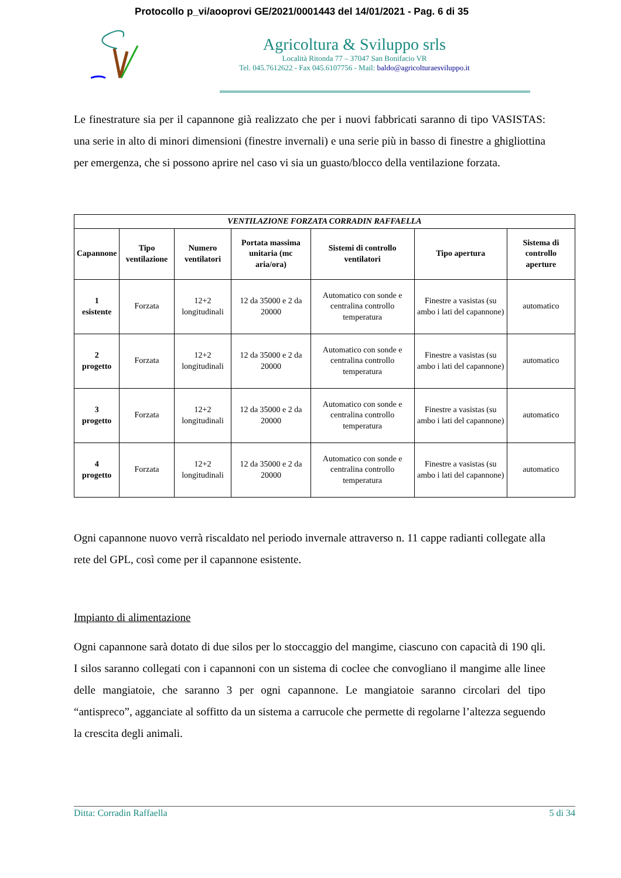Protocollo p_vi/aooprovi GE/2021/0001443 del 14/01/2021 - Pag. 6 di 35
Agricoltura & Sviluppo srls
Località Ritonda 77 – 37047 San Bonifacio VR
Tel. 045.7612622 - Fax 045.6107756 - Mail: baldo@agricolturaesviluppo.it
Le finestrature sia per il capannone già realizzato che per i nuovi fabbricati saranno di tipo VASISTAS: una serie in alto di minori dimensioni (finestre invernali) e una serie più in basso di finestre a ghigliottina per emergenza, che si possono aprire nel caso vi sia un guasto/blocco della ventilazione forzata.
| VENTILAZIONE FORZATA CORRADIN RAFFAELLA | | | | | | |
| Capannone | Tipo ventilazione | Numero ventilatori | Portata massima unitaria (mc aria/ora) | Sistemi di controllo ventilatori | Tipo apertura | Sistema di controllo aperture |
| 1 esistente | Forzata | 12+2 longitudinali | 12 da 35000 e 2 da 20000 | Automatico con sonde e centralina controllo temperatura | Finestre a vasistas (su ambo i lati del capannone) | automatico |
| 2 progetto | Forzata | 12+2 longitudinali | 12 da 35000 e 2 da 20000 | Automatico con sonde e centralina controllo temperatura | Finestre a vasistas (su ambo i lati del capannone) | automatico |
| 3 progetto | Forzata | 12+2 longitudinali | 12 da 35000 e 2 da 20000 | Automatico con sonde e centralina controllo temperatura | Finestre a vasistas (su ambo i lati del capannone) | automatico |
| 4 progetto | Forzata | 12+2 longitudinali | 12 da 35000 e 2 da 20000 | Automatico con sonde e centralina controllo temperatura | Finestre a vasistas (su ambo i lati del capannone) | automatico |
Ogni capannone nuovo verrà riscaldato nel periodo invernale attraverso n. 11 cappe radianti collegate alla rete del GPL, così come per il capannone esistente.
Impianto di alimentazione
Ogni capannone sarà dotato di due silos per lo stoccaggio del mangime, ciascuno con capacità di 190 qli. I silos saranno collegati con i capannoni con un sistema di coclee che convogliano il mangime alle linee delle mangiatoie, che saranno 3 per ogni capannone. Le mangiatoie saranno circolari del tipo “antispreco”, agganciate al soffitto da un sistema a carrucole che permette di regolarne l’altezza seguendo la crescita degli animali.
Ditta: Corradin Raffaella 5 di 34